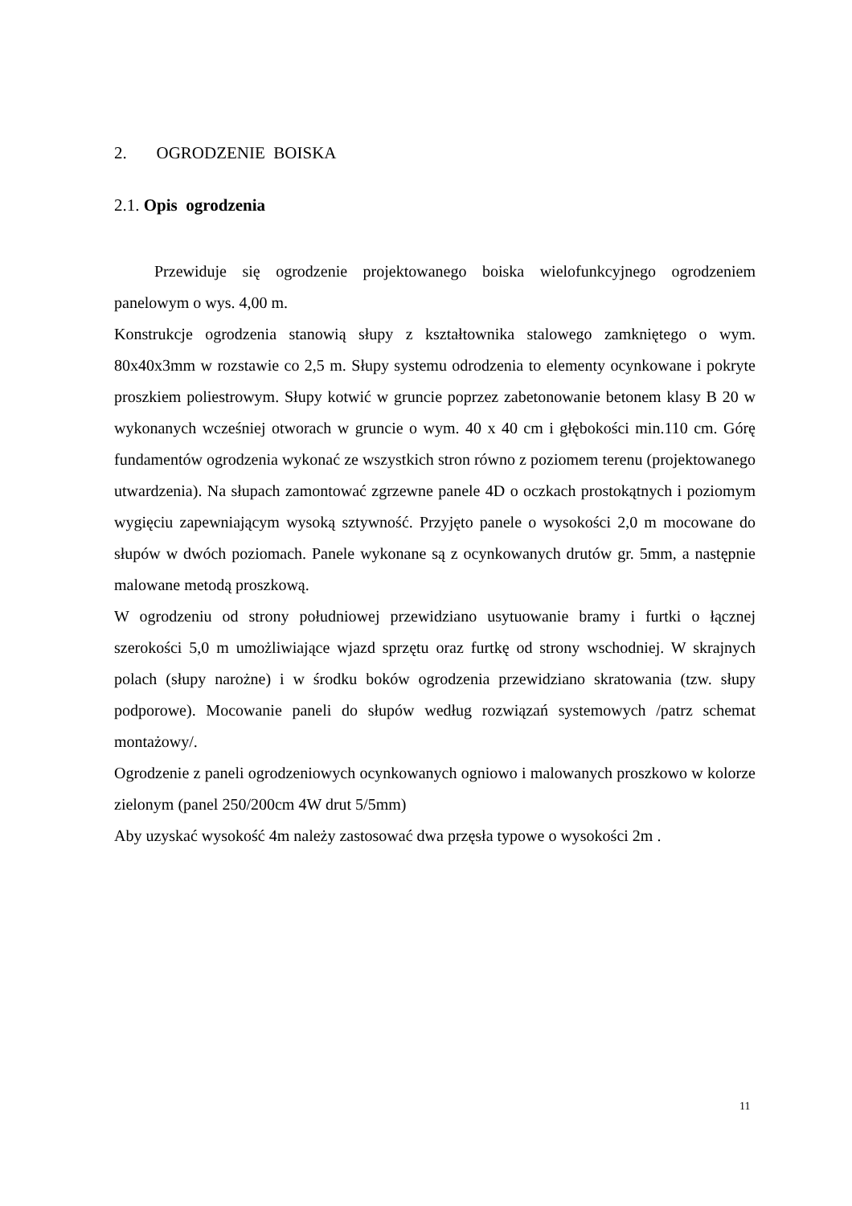2. OGRODZENIE BOISKA
2.1. Opis ogrodzenia
Przewiduje się ogrodzenie projektowanego boiska wielofunkcyjnego ogrodzeniem panelowym o wys. 4,00 m.
Konstrukcje ogrodzenia stanowią słupy z kształtownika stalowego zamkniętego o wym. 80x40x3mm w rozstawie co 2,5 m. Słupy systemu odrodzenia to elementy ocynkowane i pokryte proszkiem poliestrowym. Słupy kotwić w gruncie poprzez zabetonowanie betonem klasy B 20 w wykonanych wcześniej otworach w gruncie o wym. 40 x 40 cm i głębokości min.110 cm. Górę fundamentów ogrodzenia wykonać ze wszystkich stron równo z poziomem terenu (projektowanego utwardzenia). Na słupach zamontować zgrzewne panele 4D o oczkach prostokątnych i poziomym wygięciu zapewniającym wysoką sztywność. Przyjęto panele o wysokości 2,0 m mocowane do słupów w dwóch poziomach. Panele wykonane są z ocynkowanych drutów gr. 5mm, a następnie malowane metodą proszkową.
W ogrodzeniu od strony południowej przewidziano usytuowanie bramy i furtki o łącznej szerokości 5,0 m umożliwiające wjazd sprzętu oraz furtkę od strony wschodniej. W skrajnych polach (słupy narożne) i w środku boków ogrodzenia przewidziano skratowania (tzw. słupy podporowe). Mocowanie paneli do słupów według rozwiązań systemowych /patrz schemat montażowy/.
Ogrodzenie z paneli ogrodzeniowych ocynkowanych ogniowo i malowanych proszkowo w kolorze zielonym (panel 250/200cm 4W drut 5/5mm)
Aby uzyskać wysokość 4m należy zastosować dwa przęsła typowe o wysokości 2m .
11